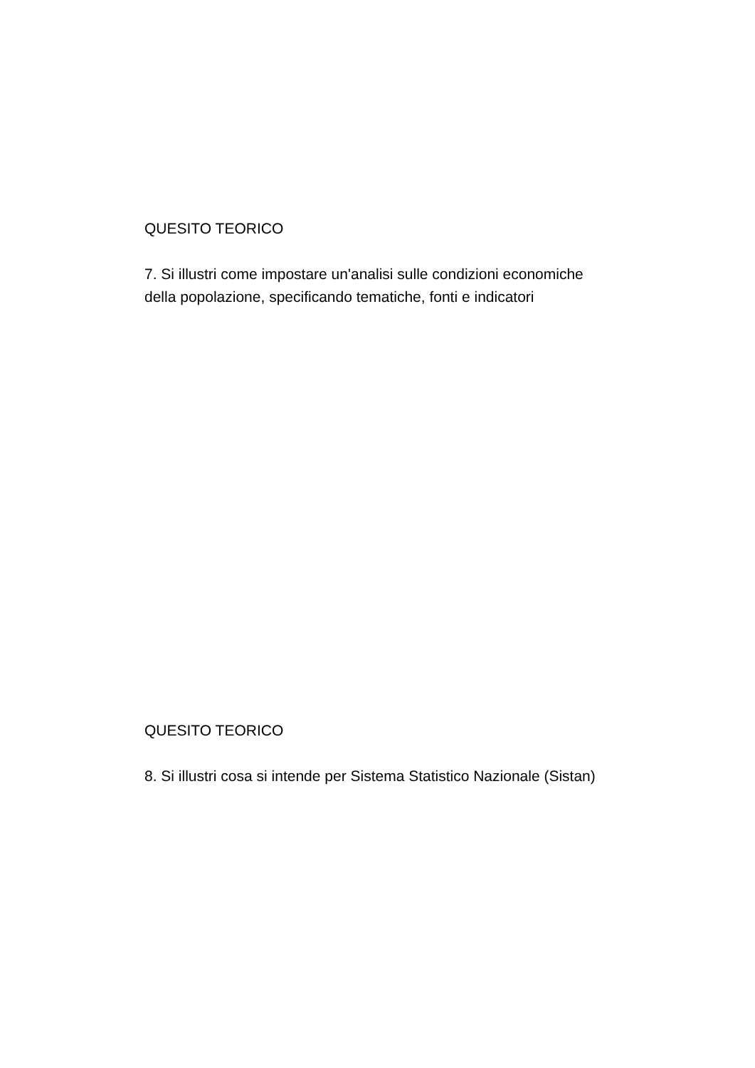QUESITO TEORICO
7. Si illustri come impostare un'analisi sulle condizioni economiche della popolazione, specificando tematiche, fonti e indicatori
QUESITO TEORICO
8. Si illustri cosa si intende per Sistema Statistico Nazionale (Sistan)